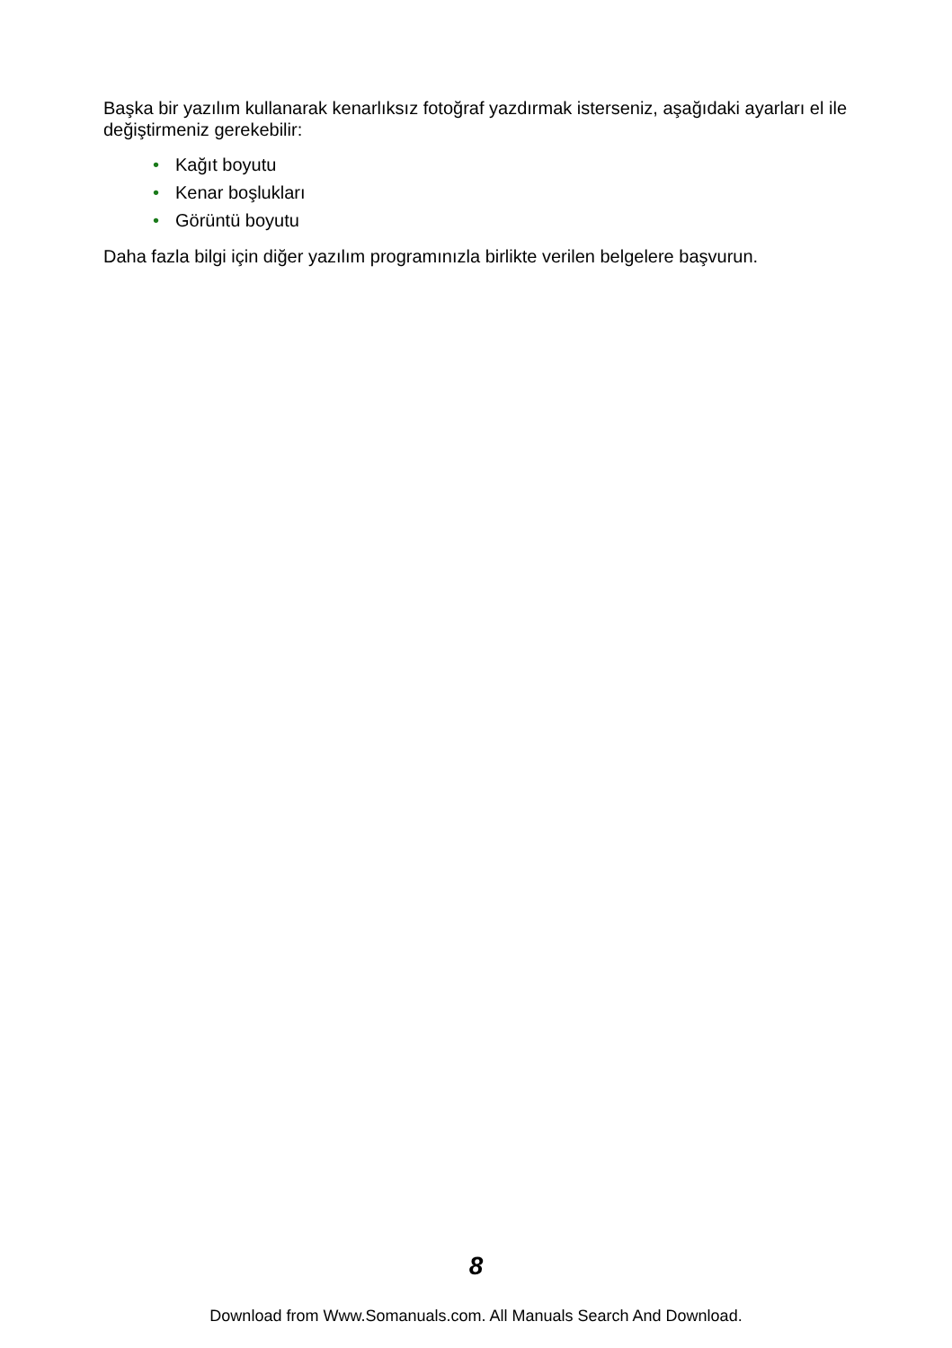Başka bir yazılım kullanarak kenarlıksız fotoğraf yazdırmak isterseniz, aşağıdaki ayarları el ile değiştirmeniz gerekebilir:
• Kağıt boyutu
• Kenar boşlukları
• Görüntü boyutu
Daha fazla bilgi için diğer yazılım programınızla birlikte verilen belgelere başvurun.
8
Download from Www.Somanuals.com. All Manuals Search And Download.